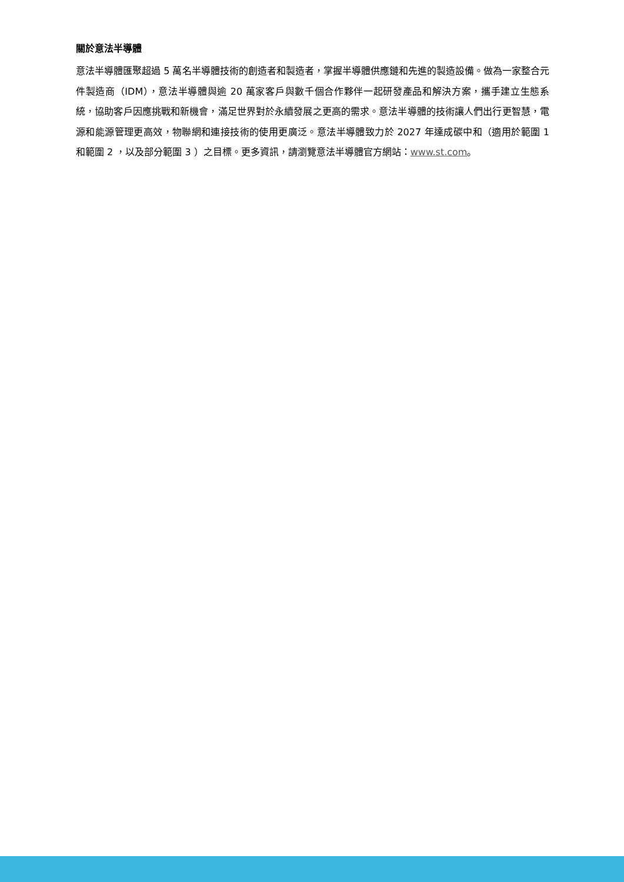關於意法半導體
意法半導體匯聚超過 5 萬名半導體技術的創造者和製造者，掌握半導體供應鏈和先進的製造設備。做為一家整合元件製造商（IDM），意法半導體與逾 20 萬家客戶與數千個合作夥伴一起研發產品和解決方案，攜手建立生態系統，協助客戶因應挑戰和新機會，滿足世界對於永續發展之更高的需求。意法半導體的技術讓人們出行更智慧，電源和能源管理更高效，物聯網和連接技術的使用更廣泛。意法半導體致力於 2027 年達成碳中和（適用於範圍 1 和範圍 2 ，以及部分範圍 3 ）之目標。更多資訊，請瀏覽意法半導體官方網站：www.st.com。